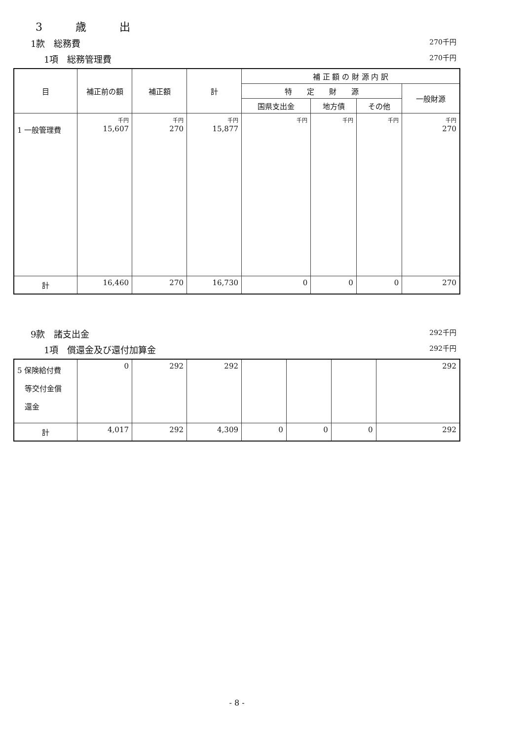3 歳 出
1款　総務費 270千円
1項　総務管理費 270千円
| 目 | 補正前の額 | 補正額 | 計 | 補 正 額 の 財 源 内 訳 | | | |
| --- | --- | --- | --- | --- | --- | --- | --- |
| | | | | 特 定 財 源 | | | 一般財源 |
| | | | | 国県支出金 | 地方債 | その他 | |
| 1 一般管理費 | 千円 15,607 | 千円 270 | 千円 15,877 | 千円 | 千円 | 千円 | 千円 270 |
| 計 | 16,460 | 270 | 16,730 | 0 | 0 | 0 | 270 |
9款　諸支出金 292千円
1項　償還金及び還付加算金 292千円
| 5 保険給付費 等交付金償 還金 | 0 | 292 | 292 | | | | 292 |
| 計 | 4,017 | 292 | 4,309 | 0 | 0 | 0 | 292 |
- 8 -